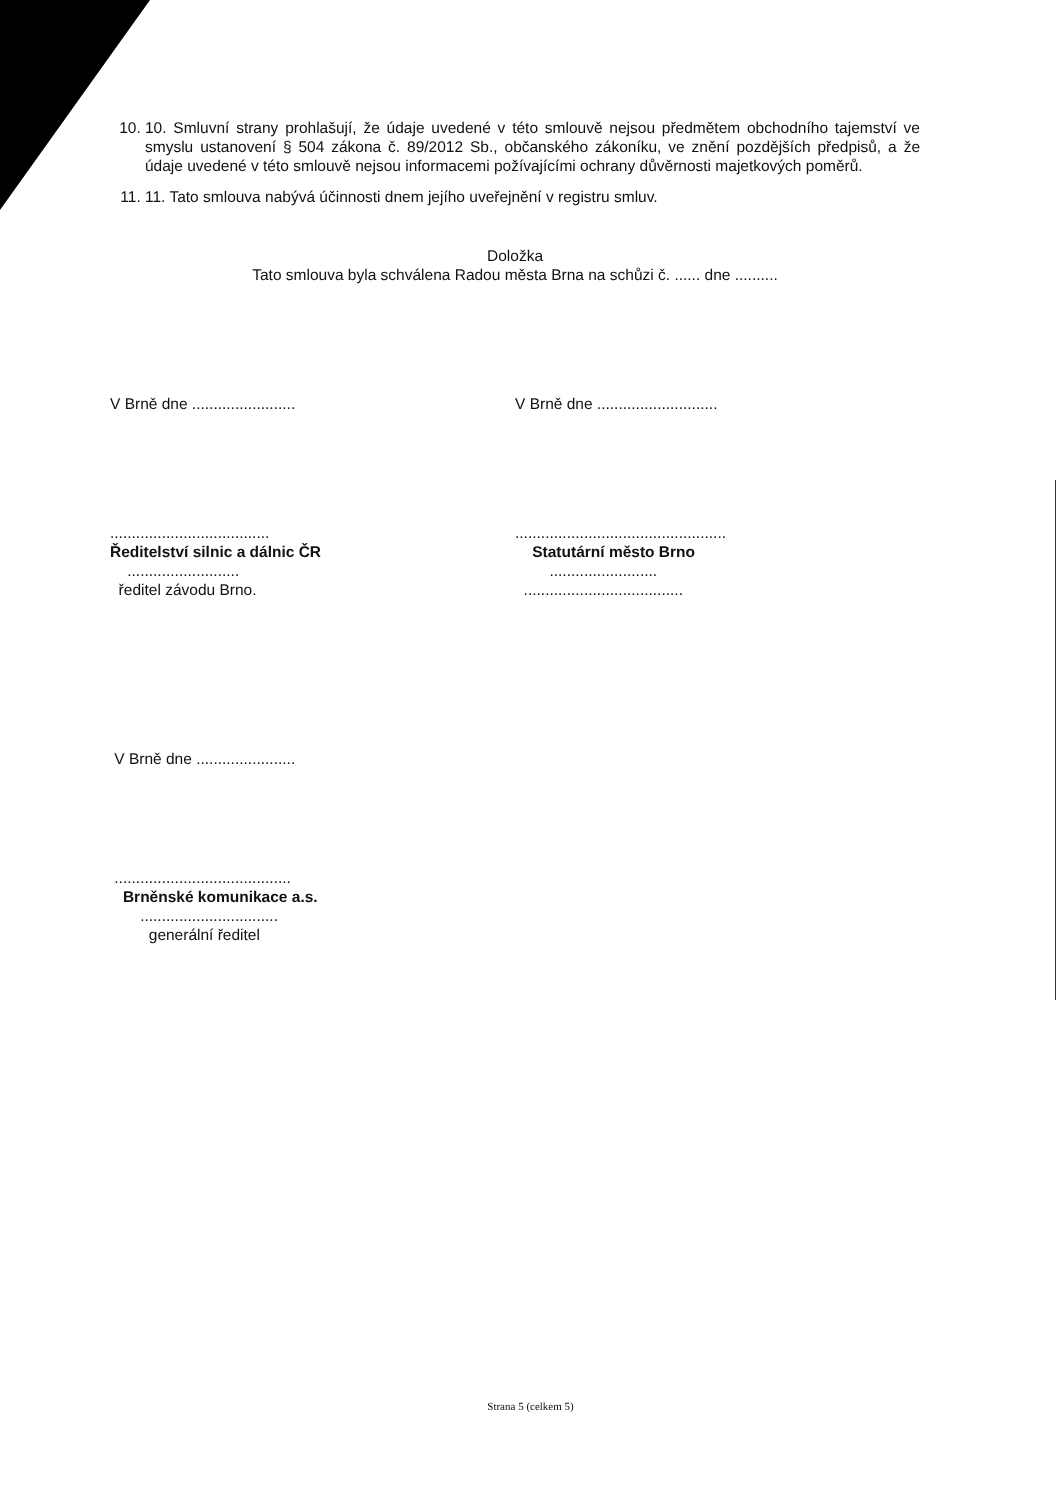10. 10. Smluvní strany prohlašují, že údaje uvedené v této smlouvě nejsou předmětem obchodního tajemství ve smyslu ustanovení § 504 zákona č. 89/2012 Sb., občanského zákoníku, ve znění pozdějších předpisů, a že údaje uvedené v této smlouvě nejsou informacemi požívajícími ochrany důvěrnosti majetkových poměrů.
11. 11. Tato smlouva nabývá účinnosti dnem jejího uveřejnění v registru smluv.
Doložka
Tato smlouva byla schválena Radou města Brna na schůzi č. ...... dne ..........
V Brně dne ........................ V Brně dne ............................
.....................................
Ředitelství silnic a dálnic ČR
..........................
ředitel závodu Brno.
.................................................
Statutární město Brno
.........................
.....................................
V Brně dne .......................
.........................................
Brněnské komunikace a.s.
................................
generální ředitel
Strana 5 (celkem 5)